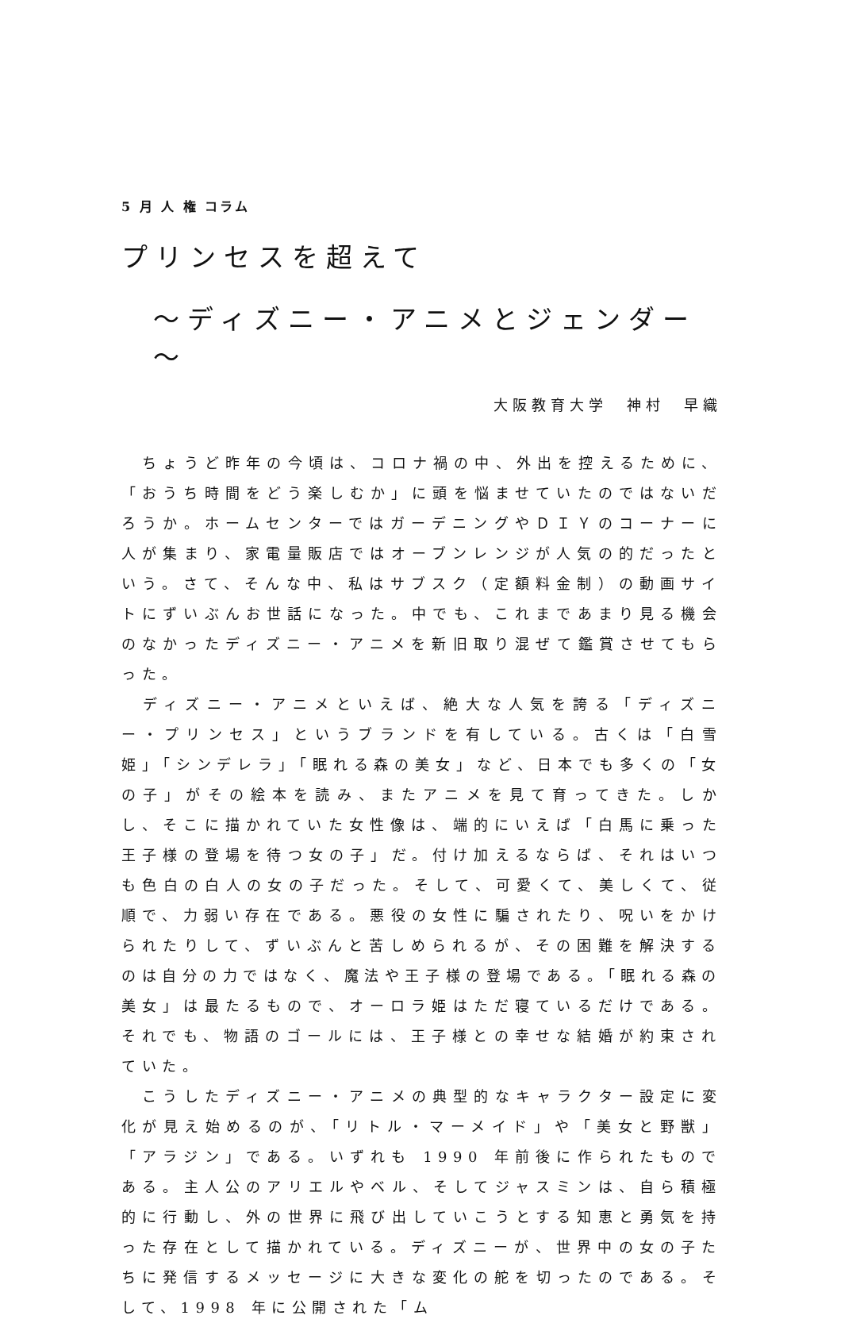5 月 人 権 コラム
プリンセスを超えて
～ディズニー・アニメとジェンダー～
大阪教育大学　神村　早織
　ちょうど昨年の今頃は、コロナ禍の中、外出を控えるために、「おうち時間をどう楽しむか」に頭を悩ませていたのではないだろうか。ホームセンターではガーデニングやＤＩＹのコーナーに人が集まり、家電量販店ではオーブンレンジが人気の的だったという。さて、そんな中、私はサブスク（定額料金制）の動画サイトにずいぶんお世話になった。中でも、これまであまり見る機会のなかったディズニー・アニメを新旧取り混ぜて鑑賞させてもらった。
　ディズニー・アニメといえば、絶大な人気を誇る「ディズニー・プリンセス」というブランドを有している。古くは「白雪姫」「シンデレラ」「眠れる森の美女」など、日本でも多くの「女の子」がその絵本を読み、またアニメを見て育ってきた。しかし、そこに描かれていた女性像は、端的にいえば「白馬に乗った王子様の登場を待つ女の子」だ。付け加えるならば、それはいつも色白の白人の女の子だった。そして、可愛くて、美しくて、従順で、力弱い存在である。悪役の女性に騙されたり、呪いをかけられたりして、ずいぶんと苦しめられるが、その困難を解決するのは自分の力ではなく、魔法や王子様の登場である。「眠れる森の美女」は最たるもので、オーロラ姫はただ寝ているだけである。それでも、物語のゴールには、王子様との幸せな結婚が約束されていた。
　こうしたディズニー・アニメの典型的なキャラクター設定に変化が見え始めるのが、「リトル・マーメイド」や「美女と野獣」「アラジン」である。いずれも 1990 年前後に作られたものである。主人公のアリエルやベル、そしてジャスミンは、自ら積極的に行動し、外の世界に飛び出していこうとする知恵と勇気を持った存在として描かれている。ディズニーが、世界中の女の子たちに発信するメッセージに大きな変化の舵を切ったのである。そして、1998 年に公開された「ム